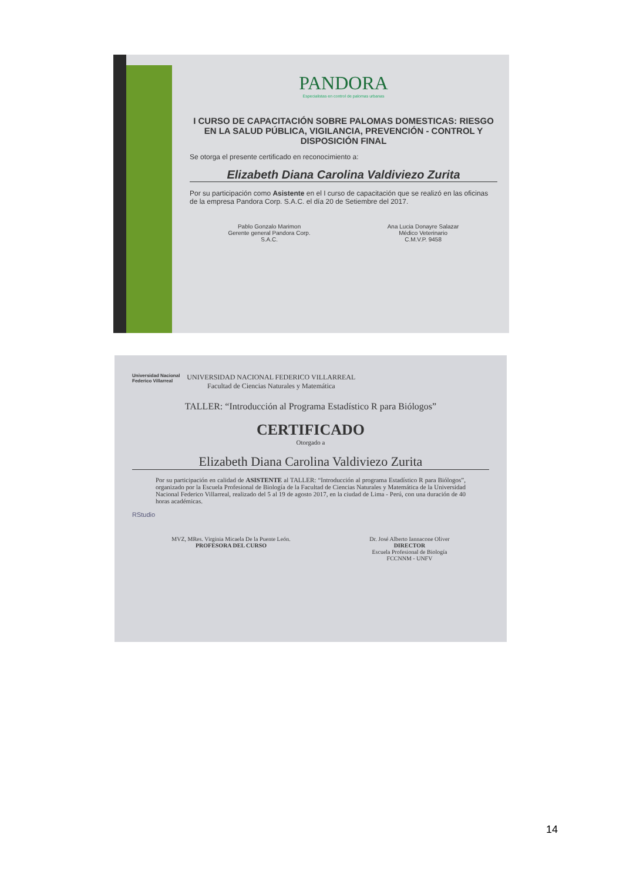PANDORA
Especialistas en control de palomas urbanas
I CURSO DE CAPACITACIÓN SOBRE PALOMAS DOMESTICAS: RIESGO EN LA SALUD PÚBLICA, VIGILANCIA, PREVENCIÓN - CONTROL Y DISPOSICIÓN FINAL
Se otorga el presente certificado en reconocimiento a:
Elizabeth Diana Carolina Valdiviezo Zurita
Por su participación como Asistente en el I curso de capacitación que se realizó en las oficinas de la empresa Pandora Corp. S.A.C. el día 20 de Setiembre del 2017.
Pablo Gonzalo Marimon
Gerente general Pandora Corp.
S.A.C.
Ana Lucia Donayre Salazar
Médico Veterinario
C.M.V.P. 9458
Universidad Nacional
Federico Villarreal
UNIVERSIDAD NACIONAL FEDERICO VILLARREAL
Facultad de Ciencias Naturales y Matemática
TALLER: “Introducción al Programa Estadístico R para Biólogos”
CERTIFICADO
Otorgado a
Elizabeth Diana Carolina Valdiviezo Zurita
Por su participación en calidad de ASISTENTE al TALLER: “Introducción al programa Estadístico R para Biólogos”, organizado por la Escuela Profesional de Biología de la Facultad de Ciencias Naturales y Matemática de la Universidad Nacional Federico Villarreal, realizado del 5 al 19 de agosto 2017, en la ciudad de Lima - Perú, con una duración de 40 horas académicas.
RStudio
MVZ, MRes. Virginia Micaela De la Puente León.
PROFESORA DEL CURSO
Dr. José Alberto Iannacone Oliver
DIRECTOR
Escuela Profesional de Biología
FCCNNM - UNFV
14